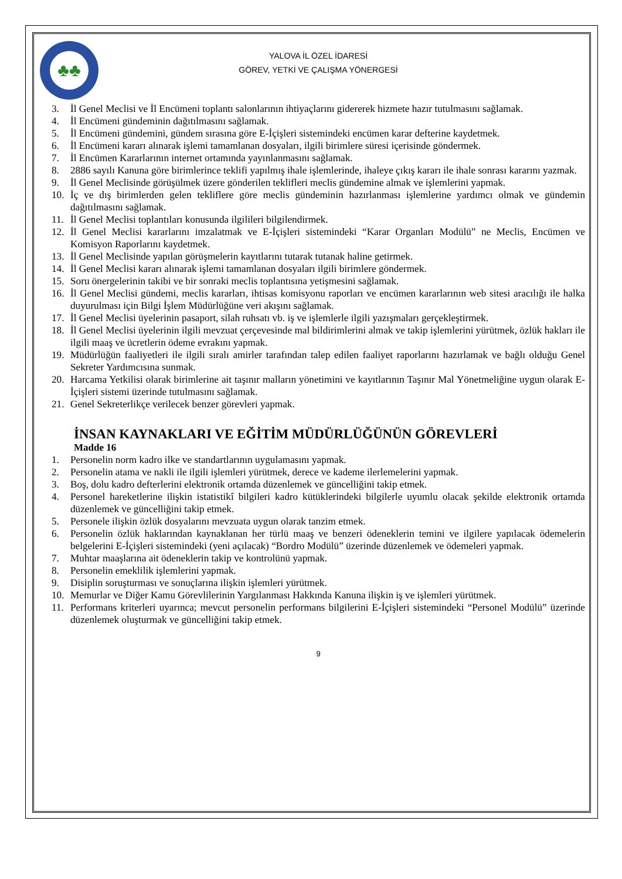♣♣
YALOVA İL ÖZEL İDARESİ
GÖREV, YETKİ VE ÇALIŞMA YÖNERGESİ
3. İl Genel Meclisi ve İl Encümeni toplantı salonlarının ihtiyaçlarını gidererek hizmete hazır tutulmasını sağlamak.
4. İl Encümeni gündeminin dağıtılmasını sağlamak.
5. İl Encümeni gündemini, gündem sırasına göre E-İçişleri sistemindeki encümen karar defterine kaydetmek.
6. İl Encümeni kararı alınarak işlemi tamamlanan dosyaları, ilgili birimlere süresi içerisinde göndermek.
7. İl Encümen Kararlarının internet ortamında yayınlanmasını sağlamak.
8. 2886 sayılı Kanuna göre birimlerince teklifi yapılmış ihale işlemlerinde, ihaleye çıkış kararı ile ihale sonrası kararını yazmak.
9. İl Genel Meclisinde görüşülmek üzere gönderilen teklifleri meclis gündemine almak ve işlemlerini yapmak.
10. İç ve dış birimlerden gelen tekliflere göre meclis gündeminin hazırlanması işlemlerine yardımcı olmak ve gündemin dağıtılmasını sağlamak.
11. İl Genel Meclisi toplantıları konusunda ilgilileri bilgilendirmek.
12. İl Genel Meclisi kararlarını imzalatmak ve E-İçişleri sistemindeki “Karar Organları Modülü” ne Meclis, Encümen ve Komisyon Raporlarını kaydetmek.
13. İl Genel Meclisinde yapılan görüşmelerin kayıtlarını tutarak tutanak haline getirmek.
14. İl Genel Meclisi kararı alınarak işlemi tamamlanan dosyaları ilgili birimlere göndermek.
15. Soru önergelerinin takibi ve bir sonraki meclis toplantısına yetişmesini sağlamak.
16. İl Genel Meclisi gündemi, meclis kararları, ihtisas komisyonu raporları ve encümen kararlarının web sitesi aracılığı ile halka duyurulması için Bilgi İşlem Müdürlüğüne veri akışını sağlamak.
17. İl Genel Meclisi üyelerinin pasaport, silah ruhsatı vb. iş ve işlemlerle ilgili yazışmaları gerçekleştirmek.
18. İl Genel Meclisi üyelerinin ilgili mevzuat çerçevesinde mal bildirimlerini almak ve takip işlemlerini yürütmek, özlük hakları ile ilgili maaş ve ücretlerin ödeme evrakını yapmak.
19. Müdürlüğün faaliyetleri ile ilgili sıralı amirler tarafından talep edilen faaliyet raporlarını hazırlamak ve bağlı olduğu Genel Sekreter Yardımcısına sunmak.
20. Harcama Yetkilisi olarak birimlerine ait taşınır malların yönetimini ve kayıtlarının Taşınır Mal Yönetmeliğine uygun olarak E- İçişleri sistemi üzerinde tutulmasını sağlamak.
21. Genel Sekreterlikçe verilecek benzer görevleri yapmak.
İNSAN KAYNAKLARI VE EĞİTİM MÜDÜRLÜĞÜNÜN GÖREVLERİ
Madde 16
1. Personelin norm kadro ilke ve standartlarının uygulamasını yapmak.
2. Personelin atama ve nakli ile ilgili işlemleri yürütmek, derece ve kademe ilerlemelerini yapmak.
3. Boş, dolu kadro defterlerini elektronik ortamda düzenlemek ve güncelliğini takip etmek.
4. Personel hareketlerine ilişkin istatistikî bilgileri kadro kütüklerindeki bilgilerle uyumlu olacak şekilde elektronik ortamda düzenlemek ve güncelliğini takip etmek.
5. Personele ilişkin özlük dosyalarını mevzuata uygun olarak tanzim etmek.
6. Personelin özlük haklarından kaynaklanan her türlü maaş ve benzeri ödeneklerin temini ve ilgilere yapılacak ödemelerin belgelerini E-İçişleri sistemindeki (yeni açılacak) “Bordro Modülü” üzerinde düzenlemek ve ödemeleri yapmak.
7. Muhtar maaşlarına ait ödeneklerin takip ve kontrolünü yapmak.
8. Personelin emeklilik işlemlerini yapmak.
9. Disiplin soruşturması ve sonuçlarına ilişkin işlemleri yürütmek.
10. Memurlar ve Diğer Kamu Görevlilerinin Yargılanması Hakkında Kanuna ilişkin iş ve işlemleri yürütmek.
11. Performans kriterleri uyarınca; mevcut personelin performans bilgilerini E-İçişleri sistemindeki “Personel Modülü” üzerinde düzenlemek oluşturmak ve güncelliğini takip etmek.
9